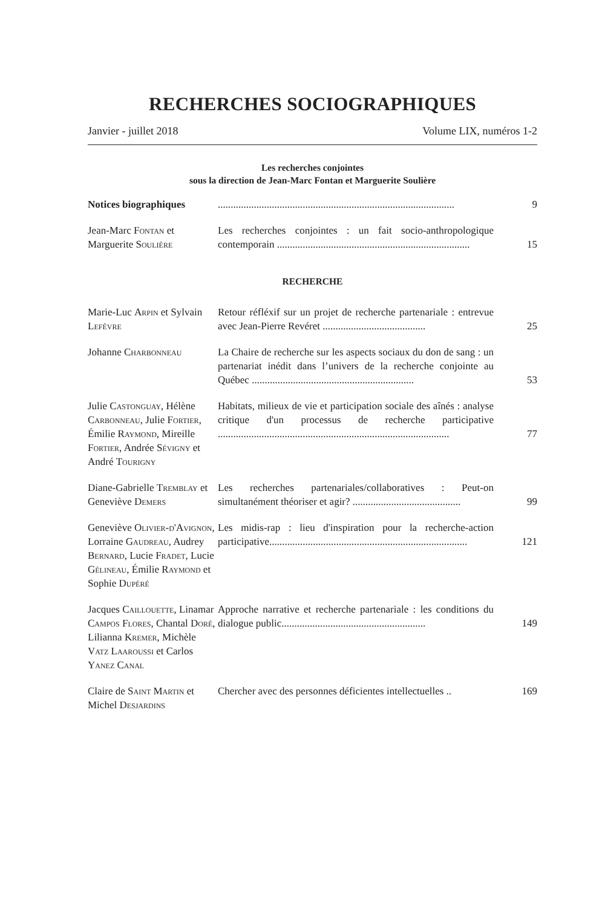RECHERCHES SOCIOGRAPHIQUES
Janvier - juillet 2018 Volume LIX, numéros 1-2
Les recherches conjointes
sous la direction de Jean-Marc Fontan et Marguerite Soulière
| Notices biographiques | ............................................................................................ | 9 |
| Jean-Marc Fontan et Marguerite Soulière | Les recherches conjointes : un fait socio-anthropologique contemporain ........................................................................... | 15 |
| RECHERCHE | | |
| Marie-Luc Arpin et Sylvain Lefèvre | Retour réfléxif sur un projet de recherche partenariale : entrevue avec Jean-Pierre Revéret ........................................ | 25 |
| Johanne Charbonneau | La Chaire de recherche sur les aspects sociaux du don de sang : un partenariat inédit dans l’univers de la recherche conjointe au Québec ............................................................... | 53 |
| Julie Castonguay , Hélène Carbonneau , Julie Fortier , Émilie Raymond , Mireille Fortier , Andrée Sévigny et André Tourigny | Habitats, milieux de vie et participation sociale des aînés : analyse critique d'un processus de recherche participative .......................................................................................... | 77 |
| Diane-Gabrielle Tremblay et Geneviève Demers | Les recherches partenariales/collaboratives : Peut-on simultanément théoriser et agir? .......................................... | 99 |
| Geneviève Olivier-d'Avignon , Lorraine Gaudreau , Audrey Bernard , Lucie Fradet , Lucie Gélineau , Émilie Raymond et Sophie Dupéré | Les midis-rap : lieu d'inspiration pour la recherche-action participative............................................................................. | 121 |
| Jacques Caillouette , Linamar Campos Flores , Chantal Doré , Lilianna Kremer , Michèle Vatz Laaroussi et Carlos Yanez Canal | Approche narrative et recherche partenariale : les conditions du dialogue public........................................................ | 149 |
| Claire de Saint Martin et Michel Desjardins | Chercher avec des personnes déficientes intellectuelles .. | 169 |